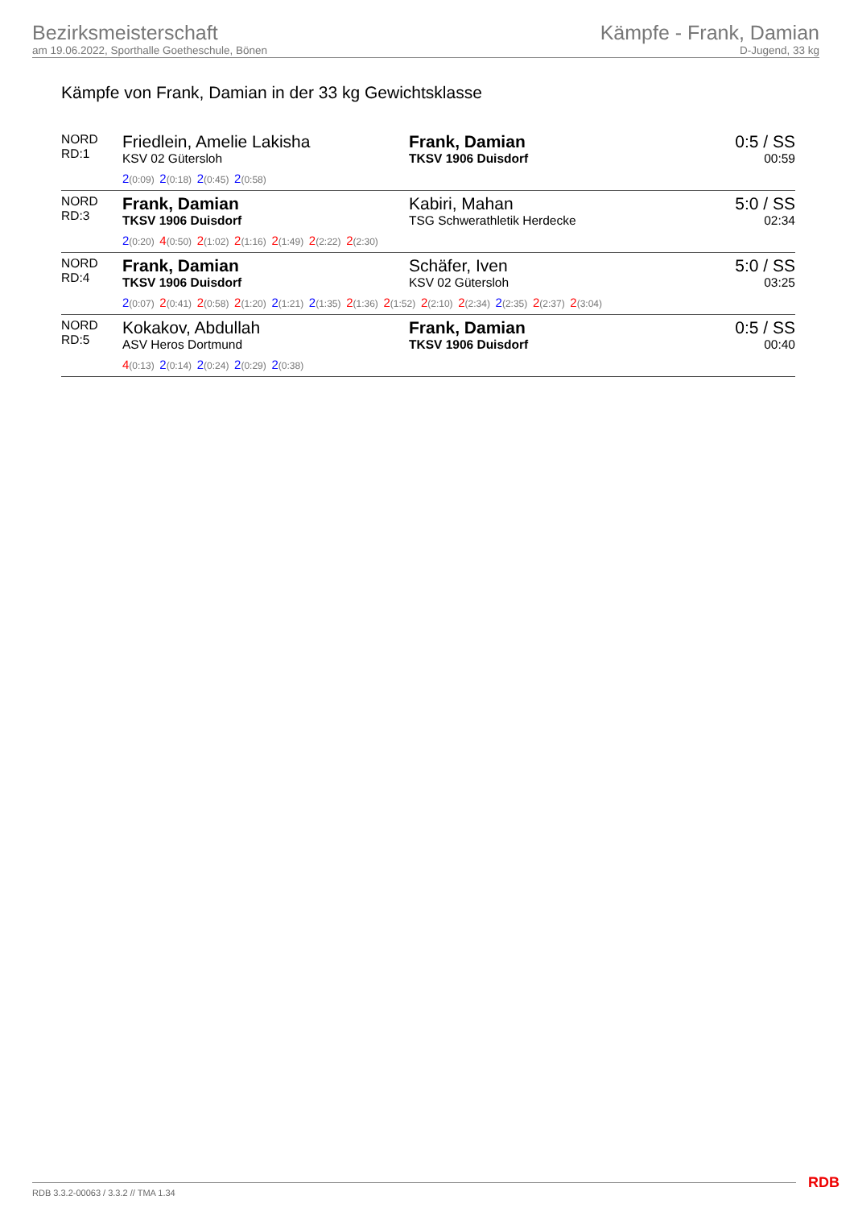Bezirksmeisterschaft
am 19.06.2022, Sporthalle Goetheschule, Bönen
Kämpfe - Frank, Damian
D-Jugend, 33 kg
Kämpfe von Frank, Damian in der 33 kg Gewichtsklasse
| NORD RD:1 | Friedlein, Amelie Lakisha KSV 02 Gütersloh | Frank, Damian TKSV 1906 Duisdorf | 0:5 / SS 00:59 |
| | 2 (0:09) 2 (0:18) 2 (0:45) 2 (0:58) | | |
| NORD RD:3 | Frank, Damian TKSV 1906 Duisdorf | Kabiri, Mahan TSG Schwerathletik Herdecke | 5:0 / SS 02:34 |
| | 2 (0:20) 4 (0:50) 2 (1:02) 2 (1:16) 2 (1:49) 2 (2:22) 2 (2:30) | | |
| NORD RD:4 | Frank, Damian TKSV 1906 Duisdorf | Schäfer, Iven KSV 02 Gütersloh | 5:0 / SS 03:25 |
| | 2 (0:07) 2 (0:41) 2 (0:58) 2 (1:20) 2 (1:21) 2 (1:35) 2 (1:36) 2 (1:52) 2 (2:10) 2 (2:34) 2 (2:35) 2 (2:37) 2 (3:04) | | |
| NORD RD:5 | Kokakov, Abdullah ASV Heros Dortmund | Frank, Damian TKSV 1906 Duisdorf | 0:5 / SS 00:40 |
| | 4 (0:13) 2 (0:14) 2 (0:24) 2 (0:29) 2 (0:38) | | |
RDB 3.3.2-00063 / 3.3.2 // TMA 1.34
RDB